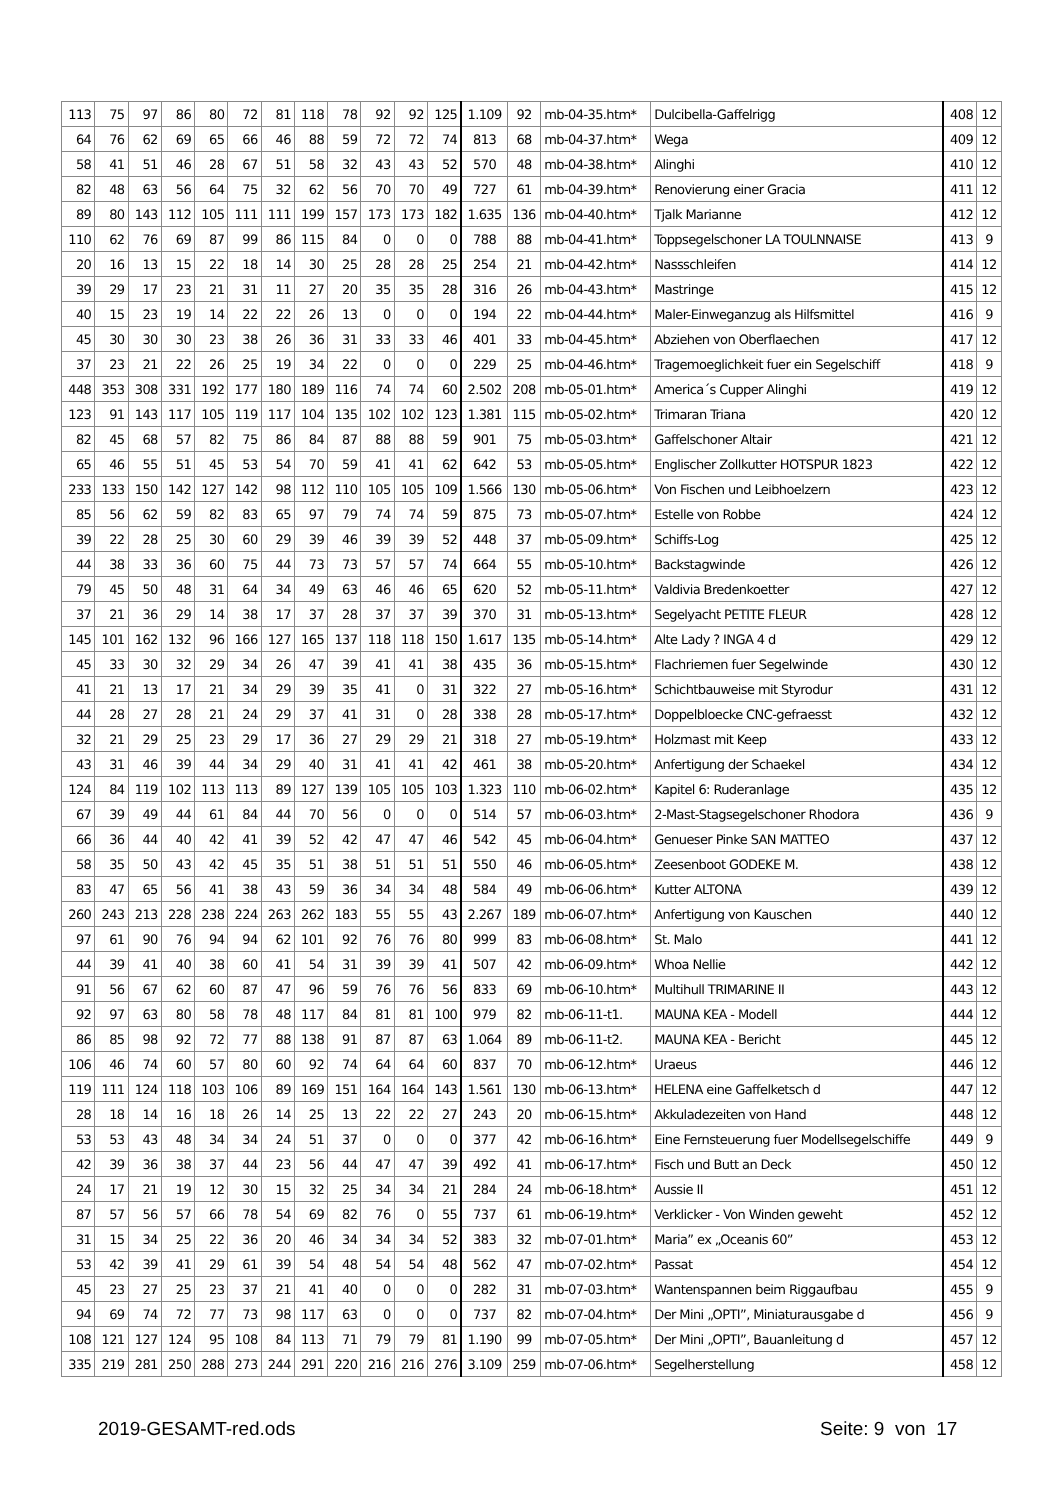| 113 | 75 | 97 | 86 | 80 | 72 | 81 | 118 | 78 | 92 | 92 | 125 | 1.109 | 92 | mb-04-35.htm* | Dulcibella-Gaffelrigg | 408 | 12 |
| 64 | 76 | 62 | 69 | 65 | 66 | 46 | 88 | 59 | 72 | 72 | 74 | 813 | 68 | mb-04-37.htm* | Wega | 409 | 12 |
| 58 | 41 | 51 | 46 | 28 | 67 | 51 | 58 | 32 | 43 | 43 | 52 | 570 | 48 | mb-04-38.htm* | Alinghi | 410 | 12 |
| 82 | 48 | 63 | 56 | 64 | 75 | 32 | 62 | 56 | 70 | 70 | 49 | 727 | 61 | mb-04-39.htm* | Renovierung einer Gracia | 411 | 12 |
| 89 | 80 | 143 | 112 | 105 | 111 | 111 | 199 | 157 | 173 | 173 | 182 | 1.635 | 136 | mb-04-40.htm* | Tjalk Marianne | 412 | 12 |
| 110 | 62 | 76 | 69 | 87 | 99 | 86 | 115 | 84 | 0 | 0 | 0 | 788 | 88 | mb-04-41.htm* | Toppsegelschoner LA TOULNNAISE | 413 | 9 |
| 20 | 16 | 13 | 15 | 22 | 18 | 14 | 30 | 25 | 28 | 28 | 25 | 254 | 21 | mb-04-42.htm* | Nassschleifen | 414 | 12 |
| 39 | 29 | 17 | 23 | 21 | 31 | 11 | 27 | 20 | 35 | 35 | 28 | 316 | 26 | mb-04-43.htm* | Mastringe | 415 | 12 |
| 40 | 15 | 23 | 19 | 14 | 22 | 22 | 26 | 13 | 0 | 0 | 0 | 194 | 22 | mb-04-44.htm* | Maler-Einweganzug als Hilfsmittel | 416 | 9 |
| 45 | 30 | 30 | 30 | 23 | 38 | 26 | 36 | 31 | 33 | 33 | 46 | 401 | 33 | mb-04-45.htm* | Abziehen von Oberflaechen | 417 | 12 |
| 37 | 23 | 21 | 22 | 26 | 25 | 19 | 34 | 22 | 0 | 0 | 0 | 229 | 25 | mb-04-46.htm* | Tragemoeglichkeit fuer ein Segelschiff | 418 | 9 |
| 448 | 353 | 308 | 331 | 192 | 177 | 180 | 189 | 116 | 74 | 74 | 60 | 2.502 | 208 | mb-05-01.htm* | America´s Cupper Alinghi | 419 | 12 |
| 123 | 91 | 143 | 117 | 105 | 119 | 117 | 104 | 135 | 102 | 102 | 123 | 1.381 | 115 | mb-05-02.htm* | Trimaran Triana | 420 | 12 |
| 82 | 45 | 68 | 57 | 82 | 75 | 86 | 84 | 87 | 88 | 88 | 59 | 901 | 75 | mb-05-03.htm* | Gaffelschoner Altair | 421 | 12 |
| 65 | 46 | 55 | 51 | 45 | 53 | 54 | 70 | 59 | 41 | 41 | 62 | 642 | 53 | mb-05-05.htm* | Englischer Zollkutter HOTSPUR 1823 | 422 | 12 |
| 233 | 133 | 150 | 142 | 127 | 142 | 98 | 112 | 110 | 105 | 105 | 109 | 1.566 | 130 | mb-05-06.htm* | Von Fischen und Leibhoelzern | 423 | 12 |
| 85 | 56 | 62 | 59 | 82 | 83 | 65 | 97 | 79 | 74 | 74 | 59 | 875 | 73 | mb-05-07.htm* | Estelle von Robbe | 424 | 12 |
| 39 | 22 | 28 | 25 | 30 | 60 | 29 | 39 | 46 | 39 | 39 | 52 | 448 | 37 | mb-05-09.htm* | Schiffs-Log | 425 | 12 |
| 44 | 38 | 33 | 36 | 60 | 75 | 44 | 73 | 73 | 57 | 57 | 74 | 664 | 55 | mb-05-10.htm* | Backstagwinde | 426 | 12 |
| 79 | 45 | 50 | 48 | 31 | 64 | 34 | 49 | 63 | 46 | 46 | 65 | 620 | 52 | mb-05-11.htm* | Valdivia Bredenkoetter | 427 | 12 |
| 37 | 21 | 36 | 29 | 14 | 38 | 17 | 37 | 28 | 37 | 37 | 39 | 370 | 31 | mb-05-13.htm* | Segelyacht PETITE FLEUR | 428 | 12 |
| 145 | 101 | 162 | 132 | 96 | 166 | 127 | 165 | 137 | 118 | 118 | 150 | 1.617 | 135 | mb-05-14.htm* | Alte Lady ? INGA 4 d | 429 | 12 |
| 45 | 33 | 30 | 32 | 29 | 34 | 26 | 47 | 39 | 41 | 41 | 38 | 435 | 36 | mb-05-15.htm* | Flachriemen fuer Segelwinde | 430 | 12 |
| 41 | 21 | 13 | 17 | 21 | 34 | 29 | 39 | 35 | 41 | 0 | 31 | 322 | 27 | mb-05-16.htm* | Schichtbauweise mit Styrodur | 431 | 12 |
| 44 | 28 | 27 | 28 | 21 | 24 | 29 | 37 | 41 | 31 | 0 | 28 | 338 | 28 | mb-05-17.htm* | Doppelbloecke CNC-gefraesst | 432 | 12 |
| 32 | 21 | 29 | 25 | 23 | 29 | 17 | 36 | 27 | 29 | 29 | 21 | 318 | 27 | mb-05-19.htm* | Holzmast mit Keep | 433 | 12 |
| 43 | 31 | 46 | 39 | 44 | 34 | 29 | 40 | 31 | 41 | 41 | 42 | 461 | 38 | mb-05-20.htm* | Anfertigung der Schaekel | 434 | 12 |
| 124 | 84 | 119 | 102 | 113 | 113 | 89 | 127 | 139 | 105 | 105 | 103 | 1.323 | 110 | mb-06-02.htm* | Kapitel 6: Ruderanlage | 435 | 12 |
| 67 | 39 | 49 | 44 | 61 | 84 | 44 | 70 | 56 | 0 | 0 | 0 | 514 | 57 | mb-06-03.htm* | 2-Mast-Stagsegelschoner Rhodora | 436 | 9 |
| 66 | 36 | 44 | 40 | 42 | 41 | 39 | 52 | 42 | 47 | 47 | 46 | 542 | 45 | mb-06-04.htm* | Genueser Pinke SAN MATTEO | 437 | 12 |
| 58 | 35 | 50 | 43 | 42 | 45 | 35 | 51 | 38 | 51 | 51 | 51 | 550 | 46 | mb-06-05.htm* | Zeesenboot GODEKE M. | 438 | 12 |
| 83 | 47 | 65 | 56 | 41 | 38 | 43 | 59 | 36 | 34 | 34 | 48 | 584 | 49 | mb-06-06.htm* | Kutter ALTONA | 439 | 12 |
| 260 | 243 | 213 | 228 | 238 | 224 | 263 | 262 | 183 | 55 | 55 | 43 | 2.267 | 189 | mb-06-07.htm* | Anfertigung von Kauschen | 440 | 12 |
| 97 | 61 | 90 | 76 | 94 | 94 | 62 | 101 | 92 | 76 | 76 | 80 | 999 | 83 | mb-06-08.htm* | St. Malo | 441 | 12 |
| 44 | 39 | 41 | 40 | 38 | 60 | 41 | 54 | 31 | 39 | 39 | 41 | 507 | 42 | mb-06-09.htm* | Whoa Nellie | 442 | 12 |
| 91 | 56 | 67 | 62 | 60 | 87 | 47 | 96 | 59 | 76 | 76 | 56 | 833 | 69 | mb-06-10.htm* | Multihull TRIMARINE II | 443 | 12 |
| 92 | 97 | 63 | 80 | 58 | 78 | 48 | 117 | 84 | 81 | 81 | 100 | 979 | 82 | mb-06-11-t1. | MAUNA KEA - Modell | 444 | 12 |
| 86 | 85 | 98 | 92 | 72 | 77 | 88 | 138 | 91 | 87 | 87 | 63 | 1.064 | 89 | mb-06-11-t2. | MAUNA KEA - Bericht | 445 | 12 |
| 106 | 46 | 74 | 60 | 57 | 80 | 60 | 92 | 74 | 64 | 64 | 60 | 837 | 70 | mb-06-12.htm* | Uraeus | 446 | 12 |
| 119 | 111 | 124 | 118 | 103 | 106 | 89 | 169 | 151 | 164 | 164 | 143 | 1.561 | 130 | mb-06-13.htm* | HELENA eine Gaffelketsch d | 447 | 12 |
| 28 | 18 | 14 | 16 | 18 | 26 | 14 | 25 | 13 | 22 | 22 | 27 | 243 | 20 | mb-06-15.htm* | Akkuladezeiten von Hand | 448 | 12 |
| 53 | 53 | 43 | 48 | 34 | 34 | 24 | 51 | 37 | 0 | 0 | 0 | 377 | 42 | mb-06-16.htm* | Eine Fernsteuerung fuer Modellsegelschiffe | 449 | 9 |
| 42 | 39 | 36 | 38 | 37 | 44 | 23 | 56 | 44 | 47 | 47 | 39 | 492 | 41 | mb-06-17.htm* | Fisch und Butt an Deck | 450 | 12 |
| 24 | 17 | 21 | 19 | 12 | 30 | 15 | 32 | 25 | 34 | 34 | 21 | 284 | 24 | mb-06-18.htm* | Aussie II | 451 | 12 |
| 87 | 57 | 56 | 57 | 66 | 78 | 54 | 69 | 82 | 76 | 0 | 55 | 737 | 61 | mb-06-19.htm* | Verklicker - Von Winden geweht | 452 | 12 |
| 31 | 15 | 34 | 25 | 22 | 36 | 20 | 46 | 34 | 34 | 34 | 52 | 383 | 32 | mb-07-01.htm* | Maria” ex „Oceanis 60” | 453 | 12 |
| 53 | 42 | 39 | 41 | 29 | 61 | 39 | 54 | 48 | 54 | 54 | 48 | 562 | 47 | mb-07-02.htm* | Passat | 454 | 12 |
| 45 | 23 | 27 | 25 | 23 | 37 | 21 | 41 | 40 | 0 | 0 | 0 | 282 | 31 | mb-07-03.htm* | Wantenspannen beim Riggaufbau | 455 | 9 |
| 94 | 69 | 74 | 72 | 77 | 73 | 98 | 117 | 63 | 0 | 0 | 0 | 737 | 82 | mb-07-04.htm* | Der Mini „OPTI”, Miniaturausgabe d | 456 | 9 |
| 108 | 121 | 127 | 124 | 95 | 108 | 84 | 113 | 71 | 79 | 79 | 81 | 1.190 | 99 | mb-07-05.htm* | Der Mini „OPTI”, Bauanleitung d | 457 | 12 |
| 335 | 219 | 281 | 250 | 288 | 273 | 244 | 291 | 220 | 216 | 216 | 276 | 3.109 | 259 | mb-07-06.htm* | Segelherstellung | 458 | 12 |
2019-GESAMT-red.ods Seite: 9 von 17